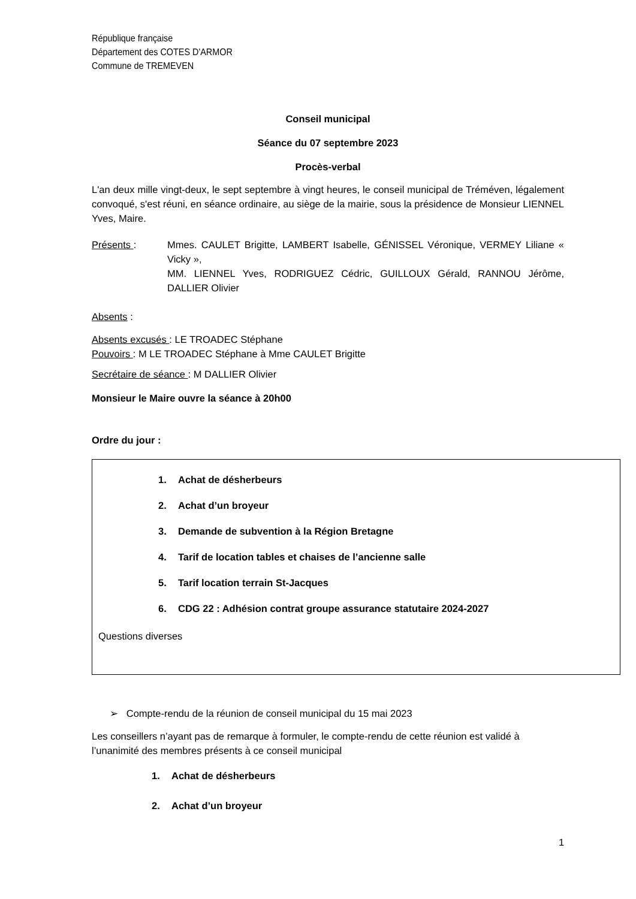République française
Département des COTES D'ARMOR
Commune de TREMEVEN
Conseil municipal
Séance du 07 septembre 2023
Procès-verbal
L'an deux mille vingt-deux, le sept septembre à vingt heures, le conseil municipal de Tréméven, légalement convoqué, s'est réuni, en séance ordinaire, au siège de la mairie, sous la présidence de Monsieur LIENNEL Yves, Maire.
Présents : Mmes. CAULET Brigitte, LAMBERT Isabelle, GÉNISSEL Véronique, VERMEY Liliane « Vicky »,
MM. LIENNEL Yves, RODRIGUEZ Cédric, GUILLOUX Gérald, RANNOU Jérôme, DALLIER Olivier
Absents :
Absents excusés : LE TROADEC Stéphane
Pouvoirs : M LE TROADEC Stéphane à Mme CAULET Brigitte
Secrétaire de séance : M DALLIER Olivier
Monsieur le Maire ouvre la séance à 20h00
Ordre du jour :
1. Achat de désherbeurs
2. Achat d’un broyeur
3. Demande de subvention à la Région Bretagne
4. Tarif de location tables et chaises de l’ancienne salle
5. Tarif location terrain St-Jacques
6. CDG 22 : Adhésion contrat groupe assurance statutaire 2024-2027
Questions diverses
➢ Compte-rendu de la réunion de conseil municipal du 15 mai 2023
Les conseillers n’ayant pas de remarque à formuler, le compte-rendu de cette réunion est validé à l’unanimité des membres présents à ce conseil municipal
1. Achat de désherbeurs
2. Achat d’un broyeur
1